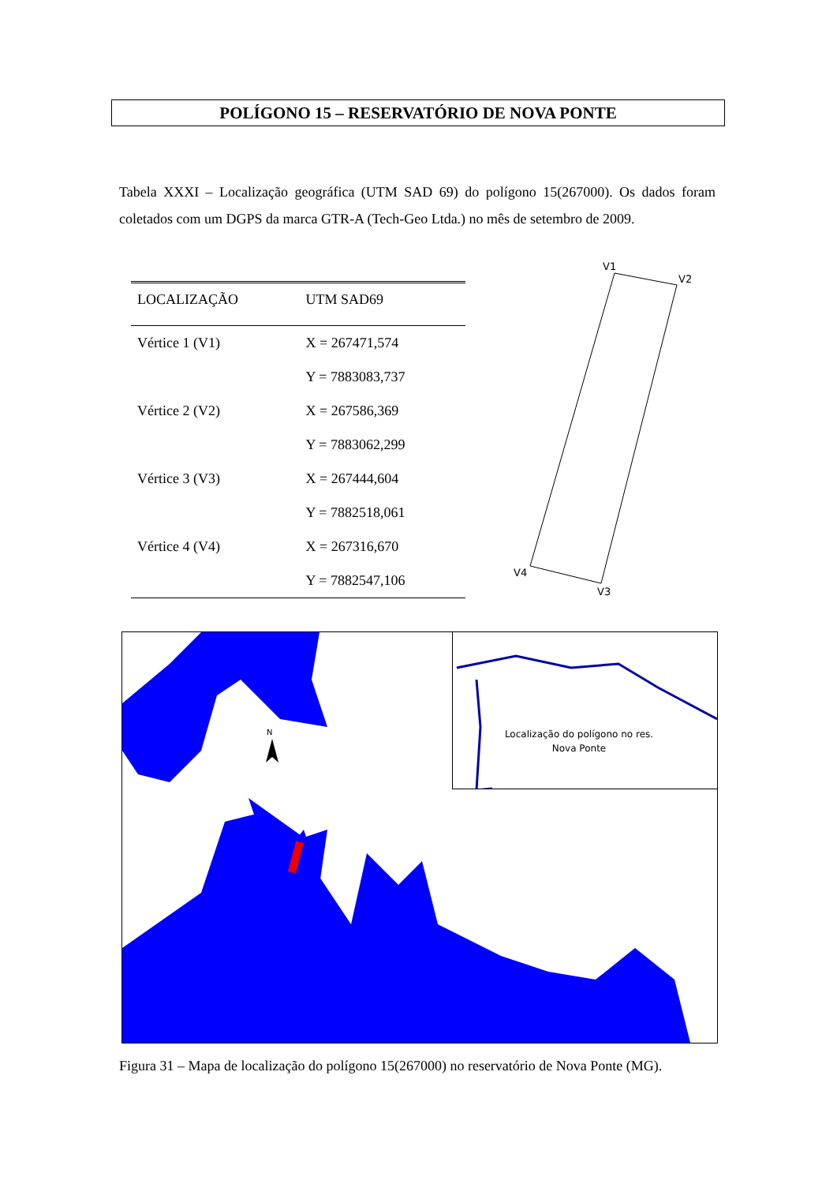POLÍGONO 15 – RESERVATÓRIO DE NOVA PONTE
Tabela XXXI – Localização geográfica (UTM SAD 69) do polígono 15(267000). Os dados foram coletados com um DGPS da marca GTR-A (Tech-Geo Ltda.) no mês de setembro de 2009.
| LOCALIZAÇÃO | UTM SAD69 |
| --- | --- |
| Vértice 1 (V1) | X = 267471,574 |
| | Y = 7883083,737 |
| Vértice 2 (V2) | X = 267586,369 |
| | Y = 7883062,299 |
| Vértice 3 (V3) | X = 267444,604 |
| | Y = 7882518,061 |
| Vértice 4 (V4) | X = 267316,670 |
| | Y = 7882547,106 |
V1
V2
V3
V4
N
Localização do polígono no res. Nova Ponte
Figura 31 – Mapa de localização do polígono 15(267000) no reservatório de Nova Ponte (MG).